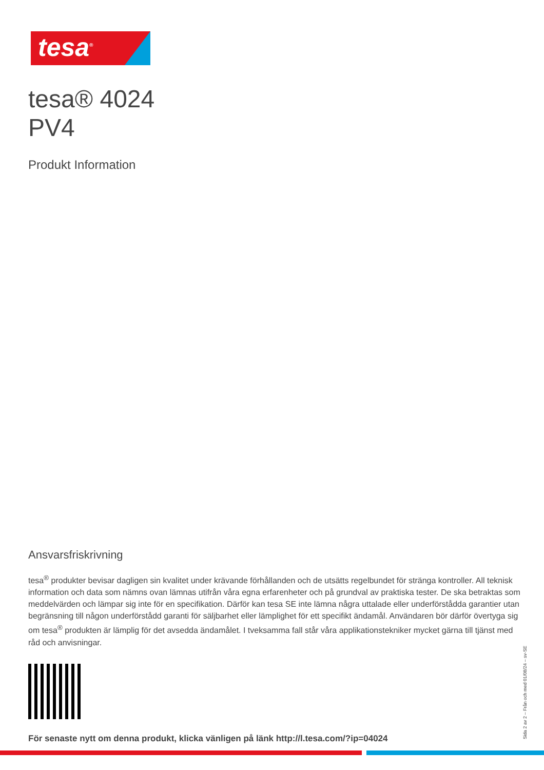tesa<sup>®</sup>
tesa® 4024
PV4
Produkt Information
Ansvarsfriskrivning
tesa<sup>®</sup> produkter bevisar dagligen sin kvalitet under krävande förhållanden och de utsätts regelbundet för stränga kontroller. All teknisk information och data som nämns ovan lämnas utifrån våra egna erfarenheter och på grundval av praktiska tester. De ska betraktas som meddelvärden och lämpar sig inte för en specifikation. Därför kan tesa SE inte lämna några uttalade eller underförstådda garantier utan begränsning till någon underförstådd garanti för säljbarhet eller lämplighet för ett specifikt ändamål. Användaren bör därför övertyga sig om tesa<sup>®</sup> produkten är lämplig för det avsedda ändamålet. I tveksamma fall står våra applikationstekniker mycket gärna till tjänst med råd och anvisningar.
För senaste nytt om denna produkt, klicka vänligen på länk http://l.tesa.com/?ip=04024
Sida 2 av 2 – Från och med 01/08/24 – sv-SE